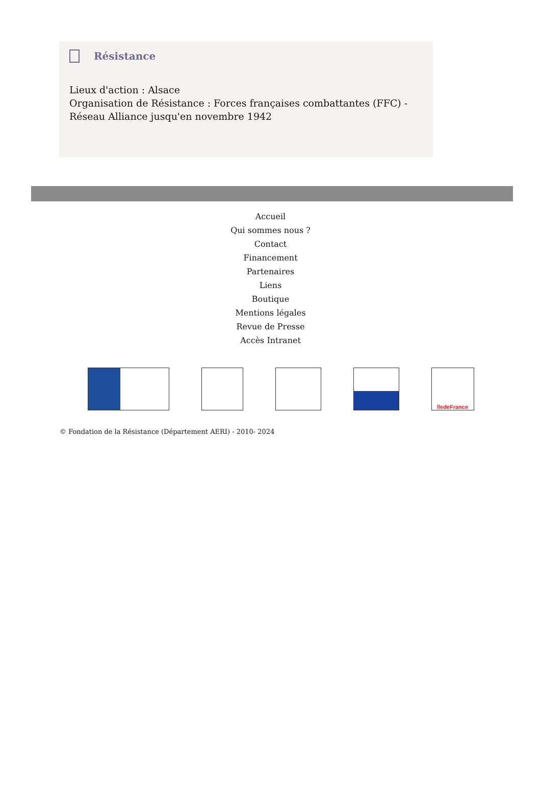Résistance
Lieux d'action : Alsace
Organisation de Résistance : Forces françaises combattantes (FFC) - Réseau Alliance jusqu'en novembre 1942
Accueil
Qui sommes nous ?
Contact
Financement
Partenaires
Liens
Boutique
Mentions légales
Revue de Presse
Accès Intranet
îledeFrance
© Fondation de la Résistance (Département AERI) - 2010- 2024